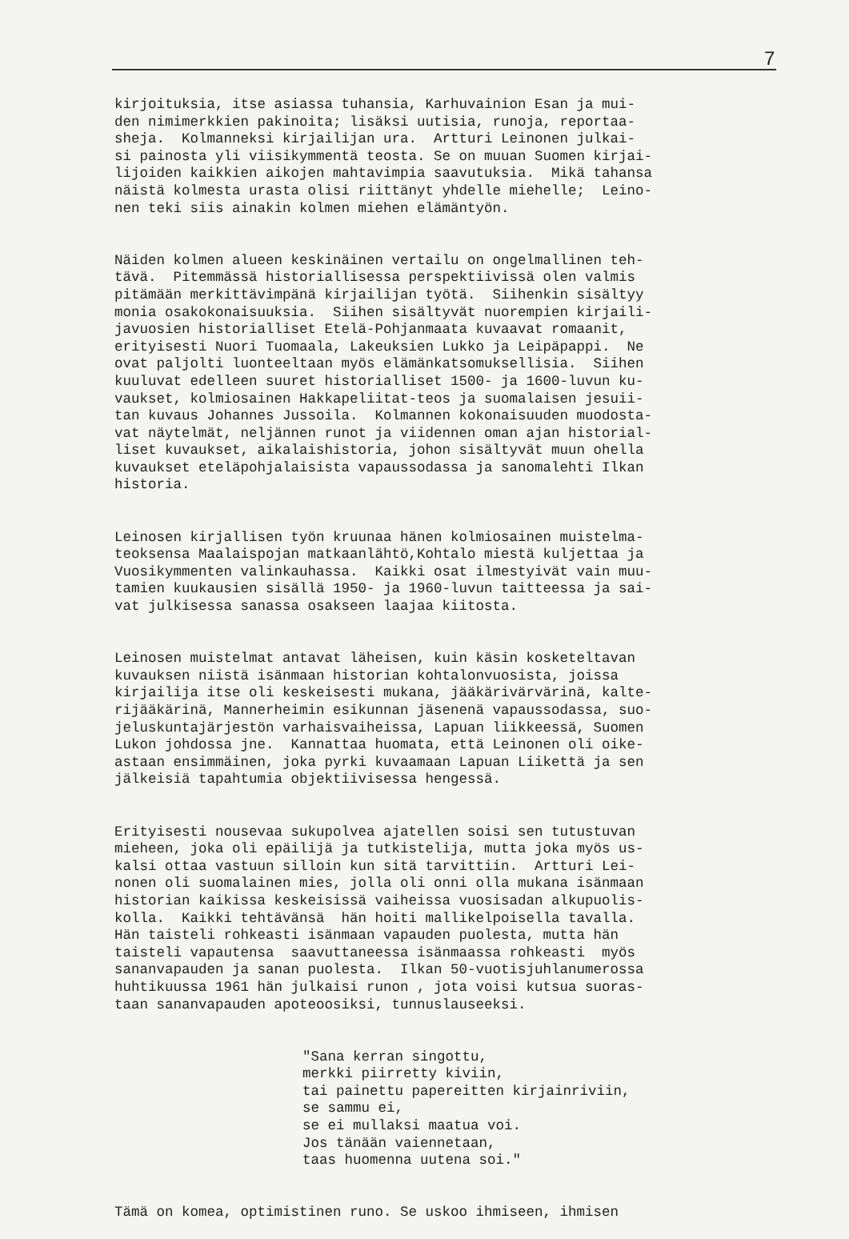7
kirjoituksia, itse asiassa tuhansia, Karhuvainion Esan ja mui- den nimimerkkien pakinoita; lisäksi uutisia, runoja, reportaa- sheja. Kolmanneksi kirjailijan ura. Artturi Leinonen julkai- si painosta yli viisikymmentä teosta. Se on muuan Suomen kirjai- lijoiden kaikkien aikojen mahtavimpia saavutuksia. Mikä tahansa näistä kolmesta urasta olisi riittänyt yhdelle miehelle; Leino- nen teki siis ainakin kolmen miehen elämäntyön.
Näiden kolmen alueen keskinäinen vertailu on ongelmallinen teh- tävä. Pitemmässä historiallisessa perspektiivissä olen valmis pitämään merkittävimpänä kirjailijan työtä. Siihenkin sisältyy monia osakokonaisuuksia. Siihen sisältyvät nuorempien kirjaili- javuosien historialliset Etelä-Pohjanmaata kuvaavat romaanit, erityisesti Nuori Tuomaala, Lakeuksien Lukko ja Leipäpappi. Ne ovat paljolti luonteeltaan myös elämänkatsomuksellisia. Siihen kuuluvat edelleen suuret historialliset 1500- ja 1600-luvun ku- vaukset, kolmiosainen Hakkapeliitat-teos ja suomalaisen jesuii- tan kuvaus Johannes Jussoila. Kolmannen kokonaisuuden muodosta- vat näytelmät, neljännen runot ja viidennen oman ajan historial- liset kuvaukset, aikalaishistoria, johon sisältyvät muun ohella kuvaukset eteläpohjalaisista vapaussodassa ja sanomalehti Ilkan historia.
Leinosen kirjallisen työn kruunaa hänen kolmiosainen muistelma- teoksensa Maalaispojan matkaanlähtö,Kohtalo miestä kuljettaa ja Vuosikymmenten valinkauhassa. Kaikki osat ilmestyivät vain muu- tamien kuukausien sisällä 1950- ja 1960-luvun taitteessa ja sai- vat julkisessa sanassa osakseen laajaa kiitosta.
Leinosen muistelmat antavat läheisen, kuin käsin kosketeltavan kuvauksen niistä isänmaan historian kohtalonvuosista, joissa kirjailija itse oli keskeisesti mukana, jääkärivärvärinä, kalte- rijääkärinä, Mannerheimin esikunnan jäsenenä vapaussodassa, suo- jeluskuntajärjestön varhaisvaiheissa, Lapuan liikkeessä, Suomen Lukon johdossa jne. Kannattaa huomata, että Leinonen oli oike- astaan ensimmäinen, joka pyrki kuvaamaan Lapuan Liikettä ja sen jälkeisiä tapahtumia objektiivisessa hengessä.
Erityisesti nousevaa sukupolvea ajatellen soisi sen tutustuvan mieheen, joka oli epäilijä ja tutkistelija, mutta joka myös us- kalsi ottaa vastuun silloin kun sitä tarvittiin. Artturi Lei- nonen oli suomalainen mies, jolla oli onni olla mukana isänmaan historian kaikissa keskeisissä vaiheissa vuosisadan alkupuolis- kolla. Kaikki tehtävänsä hän hoiti mallikelpoisella tavalla. Hän taisteli rohkeasti isänmaan vapauden puolesta, mutta hän taisteli vapautensa saavuttaneessa isänmaassa rohkeasti myös sananvapauden ja sanan puolesta. Ilkan 50-vuotisjuhlanumerossa huhtikuussa 1961 hän julkaisi runon , jota voisi kutsua suoras- taan sananvapauden apoteoosiksi, tunnuslauseeksi.
"Sana kerran singottu, merkki piirretty kiviin, tai painettu papereitten kirjainriviin, se sammu ei, se ei mullaksi maatua voi. Jos tänään vaiennetaan, taas huomenna uutena soi."
Tämä on komea, optimistinen runo. Se uskoo ihmiseen, ihmisen